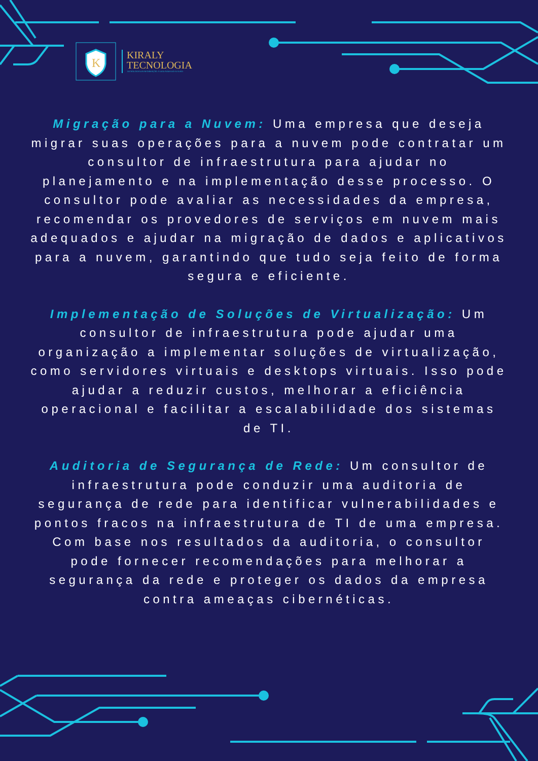K
KIRALY
TECNOLOGIA
TECNOLOGIA DA INFORMAÇÃO. A LIGUAGEM DO FUTURO.
Migração para a Nuvem: Uma empresa que deseja migrar suas operações para a nuvem pode contratar um consultor de infraestrutura para ajudar no planejamento e na implementação desse processo. O consultor pode avaliar as necessidades da empresa, recomendar os provedores de serviços em nuvem mais adequados e ajudar na migração de dados e aplicativos para a nuvem, garantindo que tudo seja feito de forma segura e eficiente.
Implementação de Soluções de Virtualização: Um consultor de infraestrutura pode ajudar uma organização a implementar soluções de virtualização, como servidores virtuais e desktops virtuais. Isso pode ajudar a reduzir custos, melhorar a eficiência operacional e facilitar a escalabilidade dos sistemas de TI.
Auditoria de Segurança de Rede: Um consultor de infraestrutura pode conduzir uma auditoria de segurança de rede para identificar vulnerabilidades e pontos fracos na infraestrutura de TI de uma empresa. Com base nos resultados da auditoria, o consultor pode fornecer recomendações para melhorar a segurança da rede e proteger os dados da empresa contra ameaças cibernéticas.